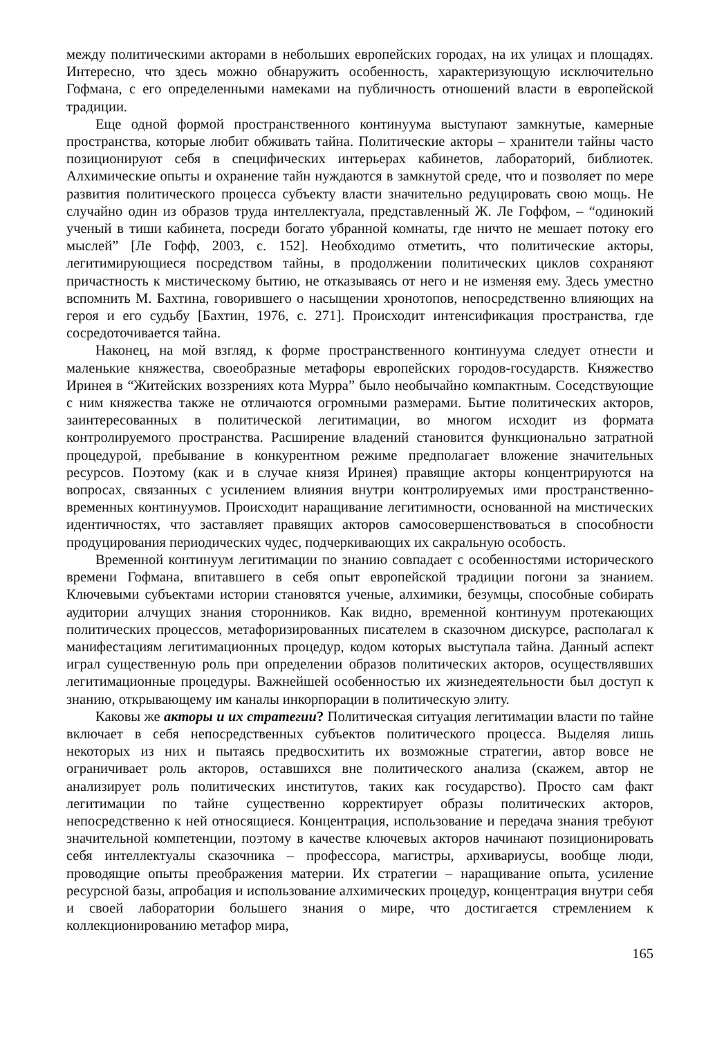между политическими акторами в небольших европейских городах, на их улицах и площадях. Интересно, что здесь можно обнаружить особенность, характеризующую исключительно Гофмана, с его определенными намеками на публичность отношений власти в европейской традиции.
Еще одной формой пространственного континуума выступают замкнутые, камерные пространства, которые любит обживать тайна. Политические акторы – хранители тайны часто позиционируют себя в специфических интерьерах кабинетов, лабораторий, библиотек. Алхимические опыты и охранение тайн нуждаются в замкнутой среде, что и позволяет по мере развития политического процесса субъекту власти значительно редуцировать свою мощь. Не случайно один из образов труда интеллектуала, представленный Ж. Ле Гоффом, – “одинокий ученый в тиши кабинета, посреди богато убранной комнаты, где ничто не мешает потоку его мыслей” [Ле Гофф, 2003, с. 152]. Необходимо отметить, что политические акторы, легитимирующиеся посредством тайны, в продолжении политических циклов сохраняют причастность к мистическому бытию, не отказываясь от него и не изменяя ему. Здесь уместно вспомнить М. Бахтина, говорившего о насыщении хронотопов, непосредственно влияющих на героя и его судьбу [Бахтин, 1976, с. 271]. Происходит интенсификация пространства, где сосредоточивается тайна.
Наконец, на мой взгляд, к форме пространственного континуума следует отнести и маленькие княжества, своеобразные метафоры европейских городов-государств. Княжество Иринея в “Житейских воззрениях кота Мурра” было необычайно компактным. Соседствующие с ним княжества также не отличаются огромными размерами. Бытие политических акторов, заинтересованных в политической легитимации, во многом исходит из формата контролируемого пространства. Расширение владений становится функционально затратной процедурой, пребывание в конкурентном режиме предполагает вложение значительных ресурсов. Поэтому (как и в случае князя Иринея) правящие акторы концентрируются на вопросах, связанных с усилением влияния внутри контролируемых ими пространственно-временных континуумов. Происходит наращивание легитимности, основанной на мистических идентичностях, что заставляет правящих акторов самосовершенствоваться в способности продуцирования периодических чудес, подчеркивающих их сакральную особость.
Временной континуум легитимации по знанию совпадает с особенностями исторического времени Гофмана, впитавшего в себя опыт европейской традиции погони за знанием. Ключевыми субъектами истории становятся ученые, алхимики, безумцы, способные собирать аудитории алчущих знания сторонников. Как видно, временной континуум протекающих политических процессов, метафоризированных писателем в сказочном дискурсе, располагал к манифестациям легитимационных процедур, кодом которых выступала тайна. Данный аспект играл существенную роль при определении образов политических акторов, осуществлявших легитимационные процедуры. Важнейшей особенностью их жизнедеятельности был доступ к знанию, открывающему им каналы инкорпорации в политическую элиту.
Каковы же акторы и их стратегии? Политическая ситуация легитимации власти по тайне включает в себя непосредственных субъектов политического процесса. Выделяя лишь некоторых из них и пытаясь предвосхитить их возможные стратегии, автор вовсе не ограничивает роль акторов, оставшихся вне политического анализа (скажем, автор не анализирует роль политических институтов, таких как государство). Просто сам факт легитимации по тайне существенно корректирует образы политических акторов, непосредственно к ней относящиеся. Концентрация, использование и передача знания требуют значительной компетенции, поэтому в качестве ключевых акторов начинают позиционировать себя интеллектуалы сказочника – профессора, магистры, архивариусы, вообще люди, проводящие опыты преображения материи. Их стратегии – наращивание опыта, усиление ресурсной базы, апробация и использование алхимических процедур, концентрация внутри себя и своей лаборатории большего знания о мире, что достигается стремлением к коллекционированию метафор мира,
165